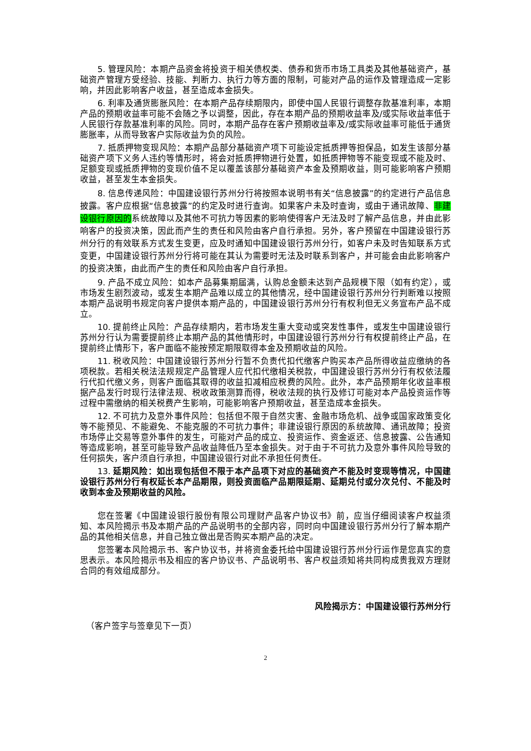5. 管理风险：本期产品资金将投资于相关债权类、债券和货币市场工具类及其他基础资产，基础资产管理方受经验、技能、判断力、执行力等方面的限制，可能对产品的运作及管理造成一定影响，并因此影响客户收益，甚至造成本金损失。
6. 利率及通货膨胀风险：在本期产品存续期限内，即使中国人民银行调整存款基准利率，本期产品的预期收益率可能不会随之予以调整，因此，存在本期产品的预期收益率及/或实际收益率低于人民银行存款基准利率的风险。同时，本期产品存在客户预期收益率及/或实际收益率可能低于通货膨胀率，从而导致客户实际收益为负的风险。
7. 抵质押物变现风险：本期产品部分基础资产项下可能设定抵质押等担保品，如发生该部分基础资产项下义务人违约等情形时，将会对抵质押物进行处置，如抵质押物等不能变现或不能及时、足额变现或抵质押物的变现价值不足以覆盖该部分基础资产本金及预期收益，则可能影响客户预期收益，甚至发生本金损失。
8. 信息传递风险：中国建设银行苏州分行将按照本说明书有关“信息披露”的约定进行产品信息披露。客户应根据“信息披露”的约定及时进行查询。如果客户未及时查询，或由于通讯故障、非建设银行原因的系统故障以及其他不可抗力等因素的影响使得客户无法及时了解产品信息，并由此影响客户的投资决策，因此而产生的责任和风险由客户自行承担。另外，客户预留在中国建设银行苏州分行的有效联系方式发生变更，应及时通知中国建设银行苏州分行，如客户未及时告知联系方式变更，中国建设银行苏州分行将可能在其认为需要时无法及时联系到客户，并可能会由此影响客户的投资决策，由此而产生的责任和风险由客户自行承担。
9. 产品不成立风险：如本产品募集期届满，认购总金额未达到产品规模下限（如有约定），或市场发生剧烈波动，或发生本期产品难以成立的其他情况，经中国建设银行苏州分行判断难以按照本期产品说明书规定向客户提供本期产品的，中国建设银行苏州分行有权利但无义务宣布产品不成立。
10. 提前终止风险：产品存续期内，若市场发生重大变动或突发性事件，或发生中国建设银行苏州分行认为需要提前终止本期产品的其他情形时，中国建设银行苏州分行有权提前终止产品，在提前终止情形下，客户面临不能按预定期限取得本金及预期收益的风险。
11. 税收风险：中国建设银行苏州分行暂不负责代扣代缴客户购买本产品所得收益应缴纳的各项税款。若相关税法法规规定产品管理人应代扣代缴相关税款，中国建设银行苏州分行有权依法履行代扣代缴义务，则客户面临其取得的收益扣减相应税费的风险。此外，本产品预期年化收益率根据产品发行时现行法律法规、税收政策测算而得，税收法规的执行及修订可能对本产品投资运作等过程中需缴纳的相关税费产生影响，可能影响客户预期收益，甚至造成本金损失。
12. 不可抗力及意外事件风险：包括但不限于自然灾害、金融市场危机、战争或国家政策变化等不能预见、不能避免、不能克服的不可抗力事件；非建设银行原因的系统故障、通讯故障；投资市场停止交易等意外事件的发生，可能对产品的成立、投资运作、资金返还、信息披露、公告通知等造成影响，甚至可能导致产品收益降低乃至本金损失。对于由于不可抗力及意外事件风险导致的任何损失，客户须自行承担，中国建设银行对此不承担任何责任。
13. 延期风险：如出现包括但不限于本产品项下对应的基础资产不能及时变现等情况，中国建设银行苏州分行有权延长本产品期限，则投资面临产品期限延期、延期兑付或分次兑付、不能及时收到本金及预期收益的风险。
您在签署《中国建设银行股份有限公司理财产品客户协议书》前，应当仔细阅读客户权益须知、本风险揭示书及本期产品的产品说明书的全部内容，同时向中国建设银行苏州分行了解本期产品的其他相关信息，并自己独立做出是否购买本期产品的决定。
您签署本风险揭示书、客户协议书，并将资金委托给中国建设银行苏州分行运作是您真实的意思表示。本风险揭示书及相应的客户协议书、产品说明书、客户权益须知将共同构成贵我双方理财合同的有效组成部分。
风险揭示方：中国建设银行苏州分行
（客户签字与签章见下一页）
2